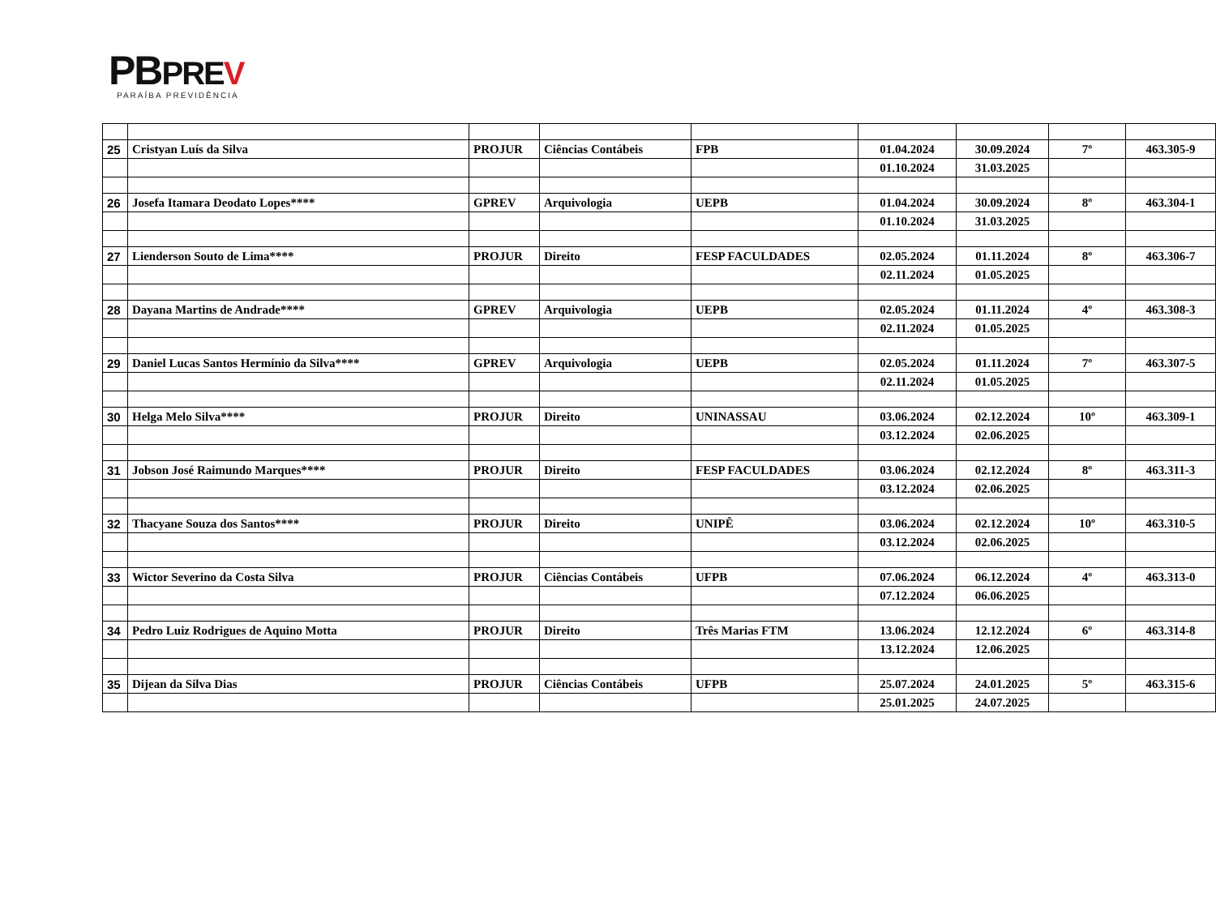PBPRE V
PARAÍBA PREVIDÊNCIA
| 25 | Cristyan Luís da Silva | PROJUR | Ciências Contábeis | FPB | 01.04.2024 | 30.09.2024 | 7º | 463.305-9 |
| | | | | | 01.10.2024 | 31.03.2025 | | |
| 26 | Josefa Itamara Deodato Lopes**** | GPREV | Arquivologia | UEPB | 01.04.2024 | 30.09.2024 | 8º | 463.304-1 |
| | | | | | 01.10.2024 | 31.03.2025 | | |
| 27 | Lienderson Souto de Lima**** | PROJUR | Direito | FESP FACULDADES | 02.05.2024 | 01.11.2024 | 8º | 463.306-7 |
| | | | | | 02.11.2024 | 01.05.2025 | | |
| 28 | Dayana Martins de Andrade**** | GPREV | Arquivologia | UEPB | 02.05.2024 | 01.11.2024 | 4º | 463.308-3 |
| | | | | | 02.11.2024 | 01.05.2025 | | |
| 29 | Daniel Lucas Santos Hermínio da Silva**** | GPREV | Arquivologia | UEPB | 02.05.2024 | 01.11.2024 | 7º | 463.307-5 |
| | | | | | 02.11.2024 | 01.05.2025 | | |
| 30 | Helga Melo Silva**** | PROJUR | Direito | UNINASSAU | 03.06.2024 | 02.12.2024 | 10º | 463.309-1 |
| | | | | | 03.12.2024 | 02.06.2025 | | |
| 31 | Jobson José Raimundo Marques**** | PROJUR | Direito | FESP FACULDADES | 03.06.2024 | 02.12.2024 | 8º | 463.311-3 |
| | | | | | 03.12.2024 | 02.06.2025 | | |
| 32 | Thacyane Souza dos Santos**** | PROJUR | Direito | UNIPÊ | 03.06.2024 | 02.12.2024 | 10º | 463.310-5 |
| | | | | | 03.12.2024 | 02.06.2025 | | |
| 33 | Wictor Severino da Costa Silva | PROJUR | Ciências Contábeis | UFPB | 07.06.2024 | 06.12.2024 | 4º | 463.313-0 |
| | | | | | 07.12.2024 | 06.06.2025 | | |
| 34 | Pedro Luiz Rodrigues de Aquino Motta | PROJUR | Direito | Três Marias FTM | 13.06.2024 | 12.12.2024 | 6º | 463.314-8 |
| | | | | | 13.12.2024 | 12.06.2025 | | |
| 35 | Dijean da Silva Dias | PROJUR | Ciências Contábeis | UFPB | 25.07.2024 | 24.01.2025 | 5º | 463.315-6 |
| | | | | | 25.01.2025 | 24.07.2025 | | |